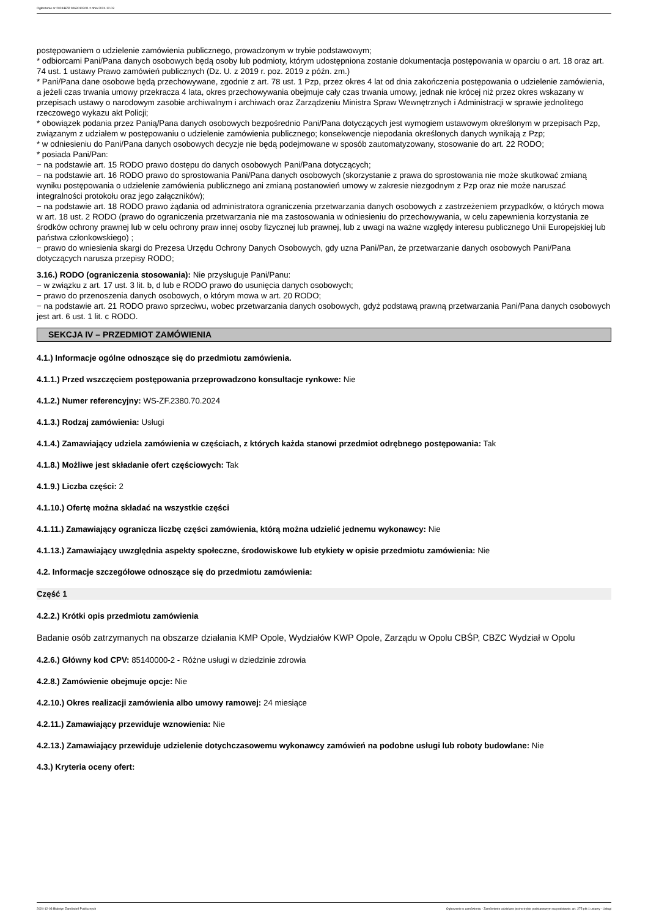Ogłoszenie nr 2024/BZP 00630102/01 z dnia 2024-12-03
postępowaniem o udzielenie zamówienia publicznego, prowadzonym w trybie podstawowym;
* odbiorcami Pani/Pana danych osobowych będą osoby lub podmioty, którym udostępniona zostanie dokumentacja postępowania w oparciu o art. 18 oraz art. 74 ust. 1 ustawy Prawo zamówień publicznych (Dz. U. z 2019 r. poz. 2019 z późn. zm.)
* Pani/Pana dane osobowe będą przechowywane, zgodnie z art. 78 ust. 1 Pzp, przez okres 4 lat od dnia zakończenia postępowania o udzielenie zamówienia, a jeżeli czas trwania umowy przekracza 4 lata, okres przechowywania obejmuje cały czas trwania umowy, jednak nie krócej niż przez okres wskazany w przepisach ustawy o narodowym zasobie archiwalnym i archiwach oraz Zarządzeniu Ministra Spraw Wewnętrznych i Administracji w sprawie jednolitego rzeczowego wykazu akt Policji;
* obowiązek podania przez Panią/Pana danych osobowych bezpośrednio Pani/Pana dotyczących jest wymogiem ustawowym określonym w przepisach Pzp, związanym z udziałem w postępowaniu o udzielenie zamówienia publicznego; konsekwencje niepodania określonych danych wynikają z Pzp;
* w odniesieniu do Pani/Pana danych osobowych decyzje nie będą podejmowane w sposób zautomatyzowany, stosowanie do art. 22 RODO;
* posiada Pani/Pan:
− na podstawie art. 15 RODO prawo dostępu do danych osobowych Pani/Pana dotyczących;
− na podstawie art. 16 RODO prawo do sprostowania Pani/Pana danych osobowych (skorzystanie z prawa do sprostowania nie może skutkować zmianą wyniku postępowania o udzielenie zamówienia publicznego ani zmianą postanowień umowy w zakresie niezgodnym z Pzp oraz nie może naruszać integralności protokołu oraz jego załączników);
− na podstawie art. 18 RODO prawo żądania od administratora ograniczenia przetwarzania danych osobowych z zastrzeżeniem przypadków, o których mowa w art. 18 ust. 2 RODO (prawo do ograniczenia przetwarzania nie ma zastosowania w odniesieniu do przechowywania, w celu zapewnienia korzystania ze środków ochrony prawnej lub w celu ochrony praw innej osoby fizycznej lub prawnej, lub z uwagi na ważne względy interesu publicznego Unii Europejskiej lub państwa członkowskiego) ;
− prawo do wniesienia skargi do Prezesa Urzędu Ochrony Danych Osobowych, gdy uzna Pani/Pan, że przetwarzanie danych osobowych Pani/Pana dotyczących narusza przepisy RODO;
3.16.) RODO (ograniczenia stosowania): Nie przysługuje Pani/Panu:
− w związku z art. 17 ust. 3 lit. b, d lub e RODO prawo do usunięcia danych osobowych;
− prawo do przenoszenia danych osobowych, o którym mowa w art. 20 RODO;
− na podstawie art. 21 RODO prawo sprzeciwu, wobec przetwarzania danych osobowych, gdyż podstawą prawną przetwarzania Pani/Pana danych osobowych jest art. 6 ust. 1 lit. c RODO.
SEKCJA IV – PRZEDMIOT ZAMÓWIENIA
4.1.) Informacje ogólne odnoszące się do przedmiotu zamówienia.
4.1.1.) Przed wszczęciem postępowania przeprowadzono konsultacje rynkowe: Nie
4.1.2.) Numer referencyjny: WS-ZF.2380.70.2024
4.1.3.) Rodzaj zamówienia: Usługi
4.1.4.) Zamawiający udziela zamówienia w częściach, z których każda stanowi przedmiot odrębnego postępowania: Tak
4.1.8.) Możliwe jest składanie ofert częściowych: Tak
4.1.9.) Liczba części: 2
4.1.10.) Ofertę można składać na wszystkie części
4.1.11.) Zamawiający ogranicza liczbę części zamówienia, którą można udzielić jednemu wykonawcy: Nie
4.1.13.) Zamawiający uwzględnia aspekty społeczne, środowiskowe lub etykiety w opisie przedmiotu zamówienia: Nie
4.2. Informacje szczegółowe odnoszące się do przedmiotu zamówienia:
Część 1
4.2.2.) Krótki opis przedmiotu zamówienia
Badanie osób zatrzymanych na obszarze działania KMP Opole, Wydziałów KWP Opole, Zarządu w Opolu CBŚP, CBZC Wydział w Opolu
4.2.6.) Główny kod CPV: 85140000-2 - Różne usługi w dziedzinie zdrowia
4.2.8.) Zamówienie obejmuje opcje: Nie
4.2.10.) Okres realizacji zamówienia albo umowy ramowej: 24 miesiące
4.2.11.) Zamawiający przewiduje wznowienia: Nie
4.2.13.) Zamawiający przewiduje udzielenie dotychczasowemu wykonawcy zamówień na podobne usługi lub roboty budowlane: Nie
4.3.) Kryteria oceny ofert:
2024-12-03 Biuletyn Zamówień Publicznych Ogłoszenie o zamówieniu - Zamówienie udzielane jest w trybie podstawowym na podstawie: art. 275 pkt 1 ustawy - Usługi